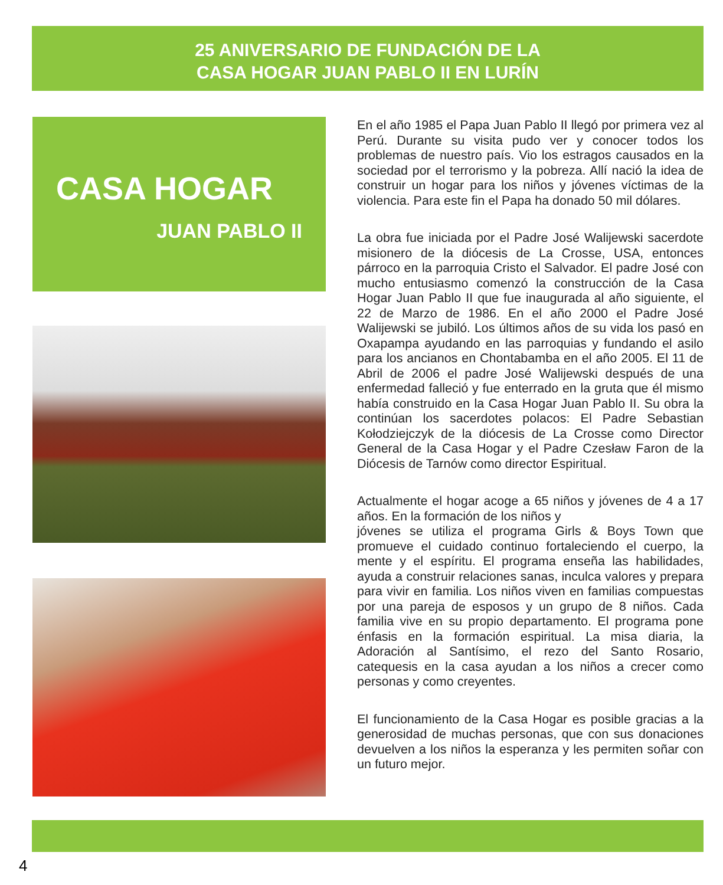25 ANIVERSARIO DE FUNDACIÓN DE LA
CASA HOGAR JUAN PABLO II EN LURÍN
CASA HOGAR
JUAN PABLO II
En el año 1985 el Papa Juan Pablo II llegó por primera vez al Perú. Durante su visita pudo ver y conocer todos los problemas de nuestro país. Vio los estragos causados en la sociedad por el terrorismo y la pobreza. Allí nació la idea de construir un hogar para los niños y jóvenes víctimas de la violencia. Para este fin el Papa ha donado 50 mil dólares.
La obra fue iniciada por el Padre José Walijewski sacerdote misionero de la diócesis de La Crosse, USA, entonces párroco en la parroquia Cristo el Salvador. El padre José con mucho entusiasmo comenzó la construcción de la Casa Hogar Juan Pablo II que fue inaugurada al año siguiente, el 22 de Marzo de 1986. En el año 2000 el Padre José Walijewski se jubiló. Los últimos años de su vida los pasó en Oxapampa ayudando en las parroquias y fundando el asilo para los ancianos en Chontabamba en el año 2005. El 11 de Abril de 2006 el padre José Walijewski después de una enfermedad falleció y fue enterrado en la gruta que él mismo había construido en la Casa Hogar Juan Pablo II. Su obra la continúan los sacerdotes polacos: El Padre Sebastian Kołodziejczyk de la diócesis de La Crosse como Director General de la Casa Hogar y el Padre Czesław Faron de la Diócesis de Tarnów como director Espiritual.
Actualmente el hogar acoge a 65 niños y jóvenes de 4 a 17 años. En la formación de los niños y
jóvenes se utiliza el programa Girls & Boys Town que promueve el cuidado continuo fortaleciendo el cuerpo, la mente y el espíritu. El programa enseña las habilidades, ayuda a construir relaciones sanas, inculca valores y prepara para vivir en familia. Los niños viven en familias compuestas por una pareja de esposos y un grupo de 8 niños. Cada familia vive en su propio departamento. El programa pone énfasis en la formación espiritual. La misa diaria, la Adoración al Santísimo, el rezo del Santo Rosario, catequesis en la casa ayudan a los niños a crecer como personas y como creyentes.
El funcionamiento de la Casa Hogar es posible gracias a la generosidad de muchas personas, que con sus donaciones devuelven a los niños la esperanza y les permiten soñar con un futuro mejor.
4